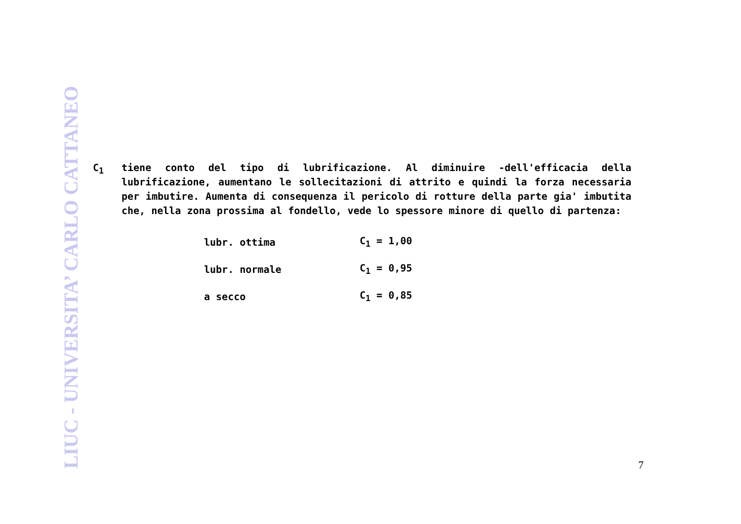LIUC - UNIVERSITA’ CARLO CATTANEO
C<sub>1</sub> tiene conto del tipo di lubrificazione. Al diminuire -dell'efficacia della lubrificazione, aumentano le sollecitazioni di attrito e quindi la forza necessaria per imbutire. Aumenta di consequenza il pericolo di rotture della parte gia' imbutita che, nella zona prossima al fondello, vede lo spessore minore di quello di partenza:
| lubr. ottima | C<sub>1</sub> = 1,00 |
| lubr. normale | C<sub>1</sub> = 0,95 |
| a secco | C<sub>1</sub> = 0,85 |
7